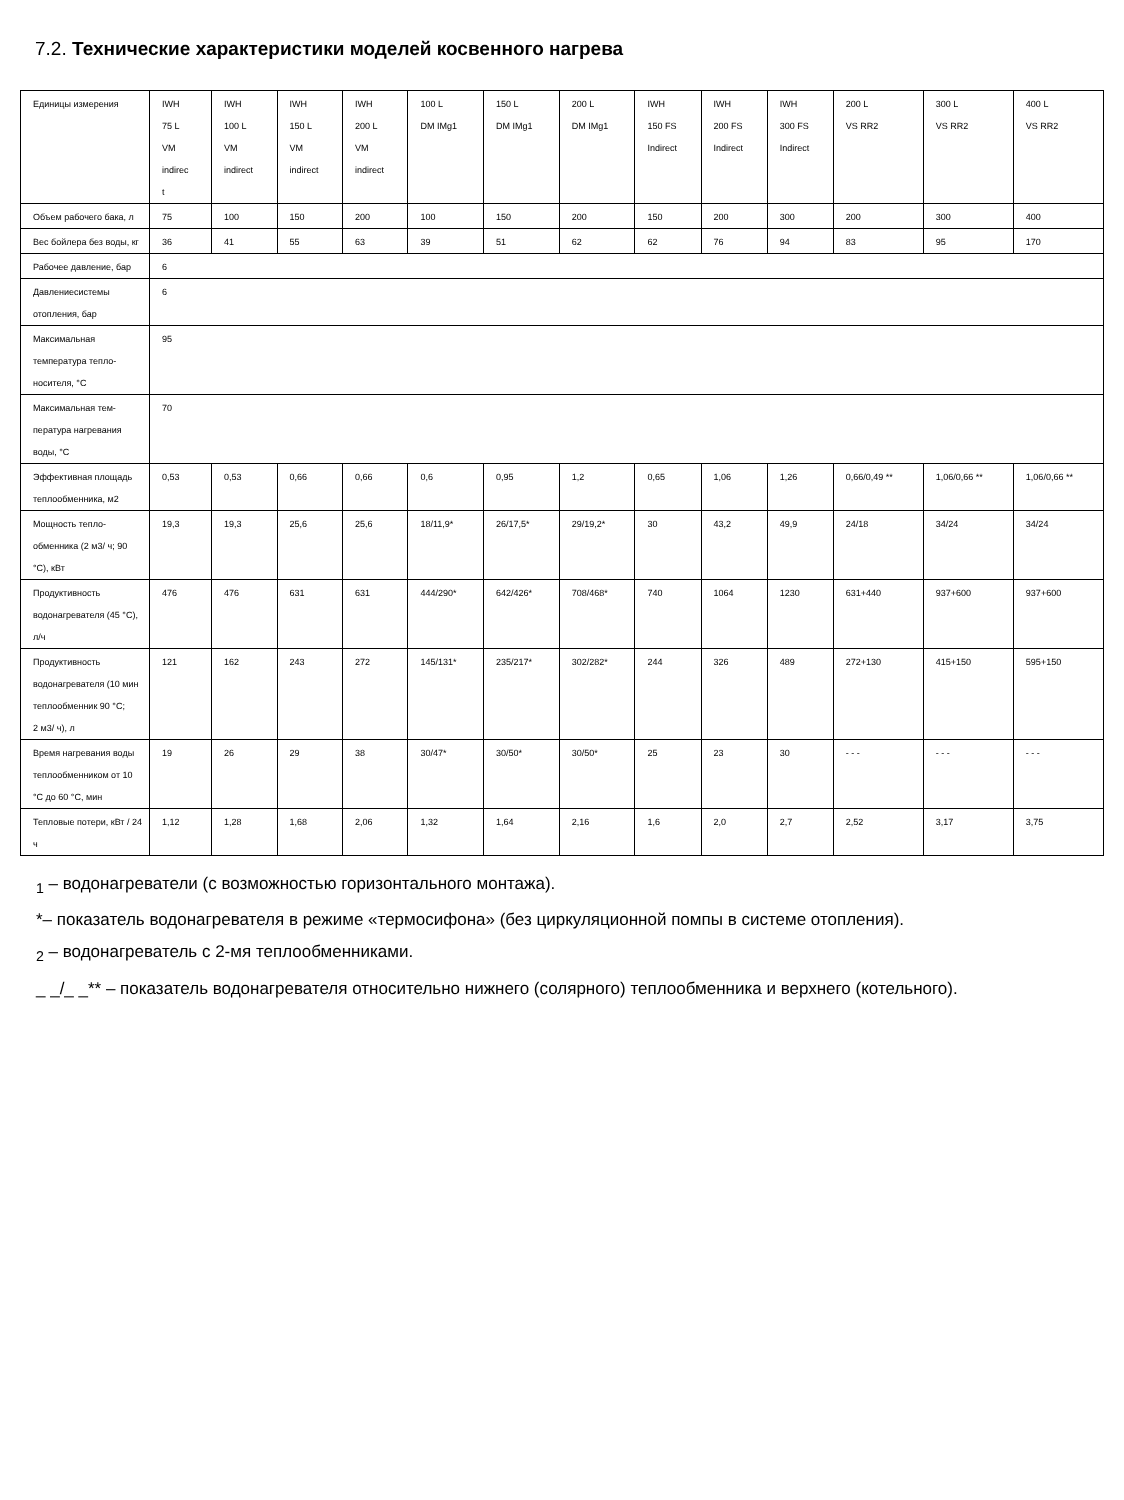7.2. Технические характеристики моделей косвенного нагрева
| Единицы измерения | IWH 75 L VM indirec t | IWH 100 L VM indirect | IWH 150 L VM indirect | IWH 200 L VM indirect | 100 L DM IMg1 | 150 L DM IMg1 | 200 L DM IMg1 | IWH 150 FS Indirect | IWH 200 FS Indirect | IWH 300 FS Indirect | 200 L VS RR2 | 300 L VS RR2 | 400 L VS RR2 |
| Объем рабочего бака, л | 75 | 100 | 150 | 200 | 100 | 150 | 200 | 150 | 200 | 300 | 200 | 300 | 400 |
| Вес бойлера без воды, кг | 36 | 41 | 55 | 63 | 39 | 51 | 62 | 62 | 76 | 94 | 83 | 95 | 170 |
| Рабочее давление, бар | 6 | | | | | | | | | | | | |
| Давлениесистемы отопления, бар | 6 | | | | | | | | | | | | |
| Максимальная температура тепло-носителя, °С | 95 | | | | | | | | | | | | |
| Максимальная тем-пература нагревания воды, °С | 70 | | | | | | | | | | | | |
| Эффективная площадь теплообменника, м2 | 0,53 | 0,53 | 0,66 | 0,66 | 0,6 | 0,95 | 1,2 | 0,65 | 1,06 | 1,26 | 0,66/0,49 ** | 1,06/0,66 ** | 1,06/0,66 ** |
| Мощность тепло-обменника (2 м3/ ч; 90 °С), кВт | 19,3 | 19,3 | 25,6 | 25,6 | 18/11,9* | 26/17,5* | 29/19,2* | 30 | 43,2 | 49,9 | 24/18 | 34/24 | 34/24 |
| Продуктивность водонагревателя (45 °С), л/ч | 476 | 476 | 631 | 631 | 444/290* | 642/426* | 708/468* | 740 | 1064 | 1230 | 631+440 | 937+600 | 937+600 |
| Продуктивность водонагревателя (10 мин теплообменник 90 °С; 2 м3/ ч), л | 121 | 162 | 243 | 272 | 145/131* | 235/217* | 302/282* | 244 | 326 | 489 | 272+130 | 415+150 | 595+150 |
| Время нагревания воды теплообменником от 10 °С до 60 °С, мин | 19 | 26 | 29 | 38 | 30/47* | 30/50* | 30/50* | 25 | 23 | 30 | - - - | - - - | - - - |
| Тепловые потери, кВт / 24 ч | 1,12 | 1,28 | 1,68 | 2,06 | 1,32 | 1,64 | 2,16 | 1,6 | 2,0 | 2,7 | 2,52 | 3,17 | 3,75 |
<sub>1</sub> – водонагреватели (с возможностью горизонтального монтажа).
*– показатель водонагревателя в режиме «термосифона» (без циркуляционной помпы в системе отопления).
<sub>2</sub> – водонагреватель с 2-мя теплообменниками.
_ _/_ _** – показатель водонагревателя относительно нижнего (солярного) теплообменника и верхнего (котельного).